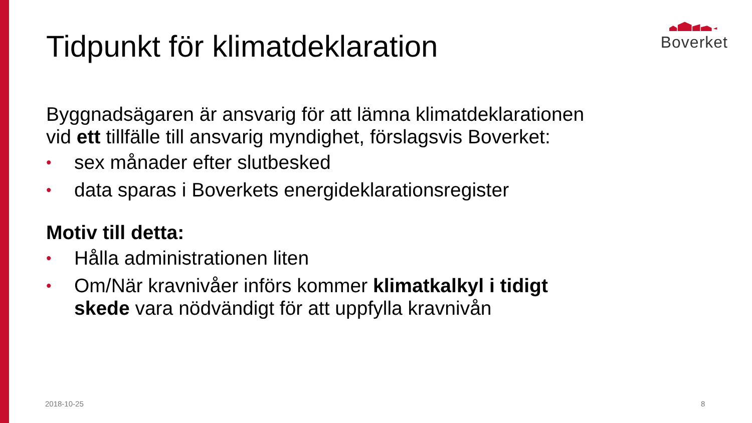Boverket
Tidpunkt för klimatdeklaration
Byggnadsägaren är ansvarig för att lämna klimatdeklarationen vid ett tillfälle till ansvarig myndighet, förslagsvis Boverket:
• sex månader efter slutbesked
• data sparas i Boverkets energideklarationsregister
Motiv till detta:
• Hålla administrationen liten
• Om/När kravnivåer införs kommer klimatkalkyl i tidigt skede vara nödvändigt för att uppfylla kravnivån
2018-10-25 8